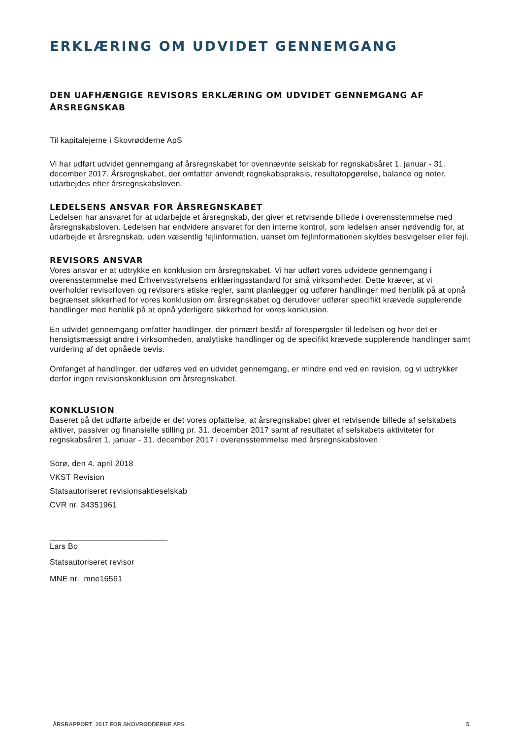ERKLÆRING OM UDVIDET GENNEMGANG
DEN UAFHÆNGIGE REVISORS ERKLÆRING OM UDVIDET GENNEMGANG AF ÅRSREGNSKAB
Til kapitalejerne i Skovrødderne ApS
Vi har udført udvidet gennemgang af årsregnskabet for ovennævnte selskab for regnskabsåret 1. januar - 31. december 2017. Årsregnskabet, der omfatter anvendt regnskabspraksis, resultatopgørelse, balance og noter, udarbejdes efter årsregnskabsloven.
LEDELSENS ANSVAR FOR ÅRSREGNSKABET
Ledelsen har ansvaret for at udarbejde et årsregnskab, der giver et retvisende billede i overensstemmelse med årsregnskabsloven. Ledelsen har endvidere ansvaret for den interne kontrol, som ledelsen anser nødvendig for, at udarbejde et årsregnskab, uden væsentlig fejlinformation, uanset om fejlinformationen skyldes besvigelser eller fejl.
REVISORS ANSVAR
Vores ansvar er at udtrykke en konklusion om årsregnskabet. Vi har udført vores udvidede gennemgang i overensstemmelse med Erhvervsstyrelsens erklæringsstandard for små virksomheder. Dette kræver, at vi overholder revisorloven og revisorers etiske regler, samt planlægger og udfører handlinger med henblik på at opnå begrænset sikkerhed for vores konklusion om årsregnskabet og derudover udfører specifikt krævede supplerende handlinger med henblik på at opnå yderligere sikkerhed for vores konklusion.
En udvidet gennemgang omfatter handlinger, der primært består af forespørgsler til ledelsen og hvor det er hensigtsmæssigt andre i virksomheden, analytiske handlinger og de specifikt krævede supplerende handlinger samt vurdering af det opnåede bevis.
Omfanget af handlinger, der udføres ved en udvidet gennemgang, er mindre end ved en revision, og vi udtrykker derfor ingen revisionskonklusion om årsregnskabet.
KONKLUSION
Baseret på det udførte arbejde er det vores opfattelse, at årsregnskabet giver et retvisende billede af selskabets aktiver, passiver og finansielle stilling pr. 31. december 2017 samt af resultatet af selskabets aktiviteter for regnskabsåret 1. januar - 31. december 2017 i overensstemmelse med årsregnskabsloven.
Sorø, den 4. april 2018
VKST Revision
Statsautoriseret revisionsaktieselskab
CVR nr. 34351961
__________________________
Lars Bo
Statsautoriseret revisor
MNE nr. mne16561
ÅRSRAPPORT 2017 FOR SKOVRØDDERNE APS 5